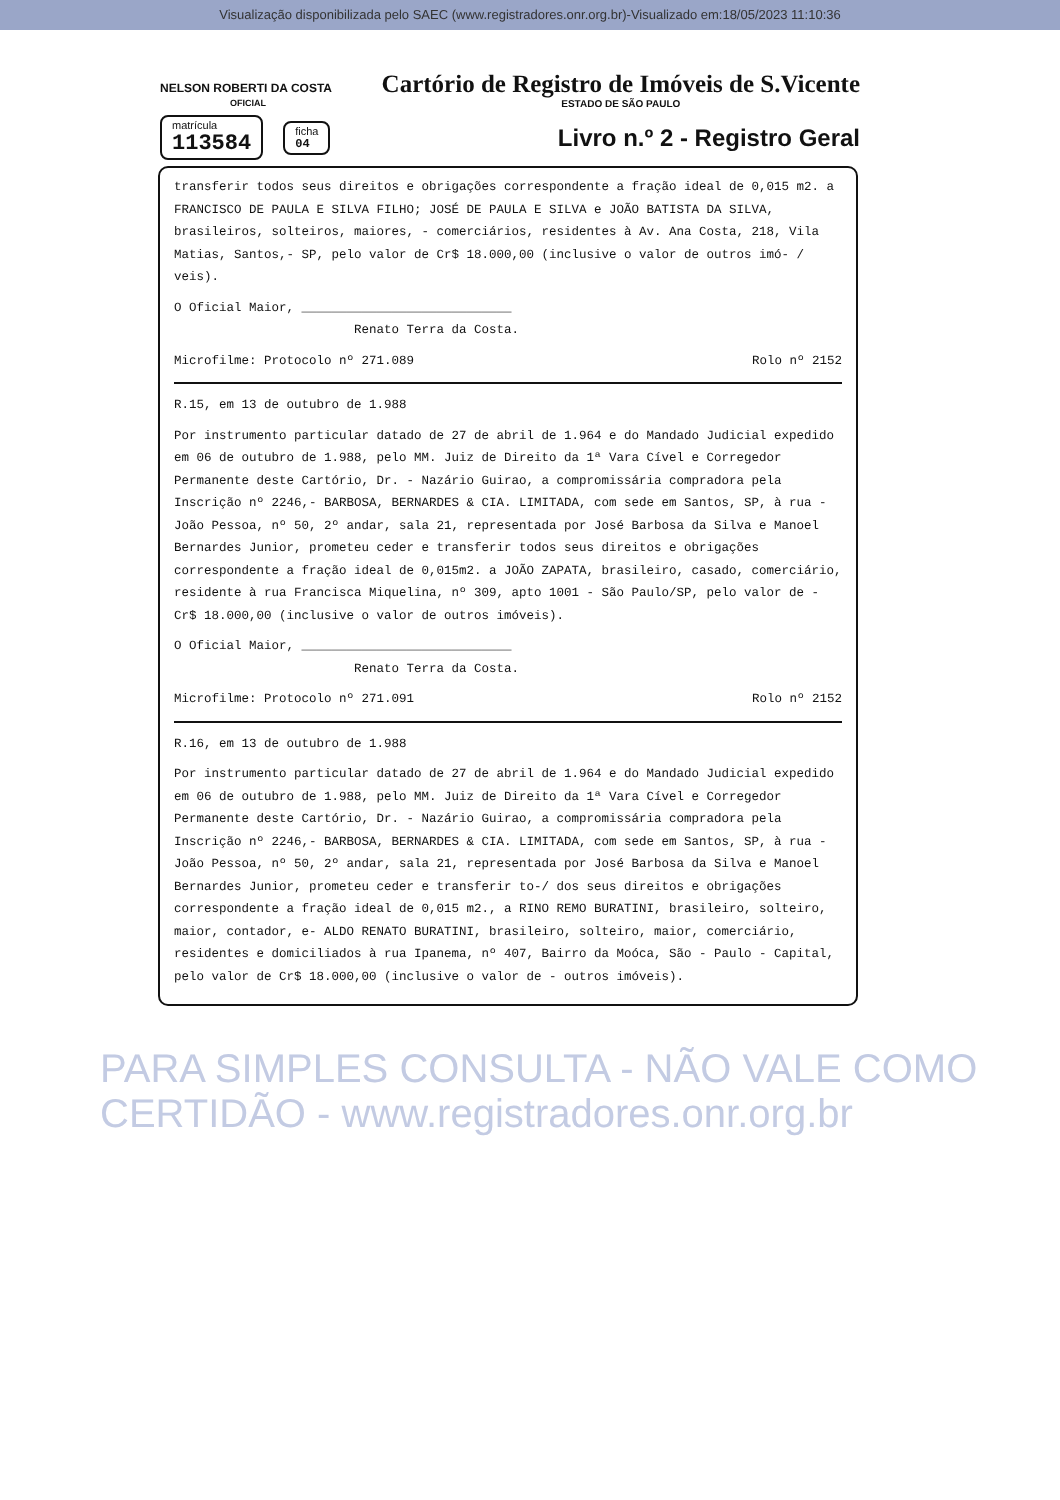Visualização disponibilizada pelo SAEC (www.registradores.onr.org.br)-Visualizado em:18/05/2023 11:10:36
NELSON ROBERTI DA COSTA
OFICIAL
Cartório de Registro de Imóveis de S.Vicente
ESTADO DE SÃO PAULO
matrícula
113584
ficha
04
Livro n.º 2 - Registro Geral
transferir todos seus direitos e obrigações correspondente a fração ideal de 0,015 m2. a FRANCISCO DE PAULA E SILVA FILHO; JOSÉ DE PAULA E SILVA e JOÃO BATISTA DA SILVA, brasileiros, solteiros, maiores, - comerciários, residentes à Av. Ana Costa, 218, Vila Matias, Santos,- SP, pelo valor de Cr$ 18.000,00 (inclusive o valor de outros imó- / veis).
O Oficial Maior, ____________________________
Renato Terra da Costa.
Microfilme: Protocolo nº 271.089 Rolo nº 2152
R.15, em 13 de outubro de 1.988
Por instrumento particular datado de 27 de abril de 1.964 e do Mandado Judicial expedido em 06 de outubro de 1.988, pelo MM. Juiz de Direito da 1ª Vara Cível e Corregedor Permanente deste Cartório, Dr. - Nazário Guirao, a compromissária compradora pela Inscrição nº 2246,- BARBOSA, BERNARDES & CIA. LIMITADA, com sede em Santos, SP, à rua - João Pessoa, nº 50, 2º andar, sala 21, representada por José Barbosa da Silva e Manoel Bernardes Junior, prometeu ceder e transferir todos seus direitos e obrigações correspondente a fração ideal de 0,015m2. a JOÃO ZAPATA, brasileiro, casado, comerciário, residente à rua Francisca Miquelina, nº 309, apto 1001 - São Paulo/SP, pelo valor de - Cr$ 18.000,00 (inclusive o valor de outros imóveis).
O Oficial Maior, ____________________________
Renato Terra da Costa.
Microfilme: Protocolo nº 271.091 Rolo nº 2152
R.16, em 13 de outubro de 1.988
Por instrumento particular datado de 27 de abril de 1.964 e do Mandado Judicial expedido em 06 de outubro de 1.988, pelo MM. Juiz de Direito da 1ª Vara Cível e Corregedor Permanente deste Cartório, Dr. - Nazário Guirao, a compromissária compradora pela Inscrição nº 2246,- BARBOSA, BERNARDES & CIA. LIMITADA, com sede em Santos, SP, à rua - João Pessoa, nº 50, 2º andar, sala 21, representada por José Barbosa da Silva e Manoel Bernardes Junior, prometeu ceder e transferir to-/ dos seus direitos e obrigações correspondente a fração ideal de 0,015 m2., a RINO REMO BURATINI, brasileiro, solteiro, maior, contador, e- ALDO RENATO BURATINI, brasileiro, solteiro, maior, comerciário, residentes e domiciliados à rua Ipanema, nº 407, Bairro da Moóca, São - Paulo - Capital, pelo valor de Cr$ 18.000,00 (inclusive o valor de - outros imóveis).
PARA SIMPLES CONSULTA - NÃO VALE COMO CERTIDÃO - www.registradores.onr.org.br